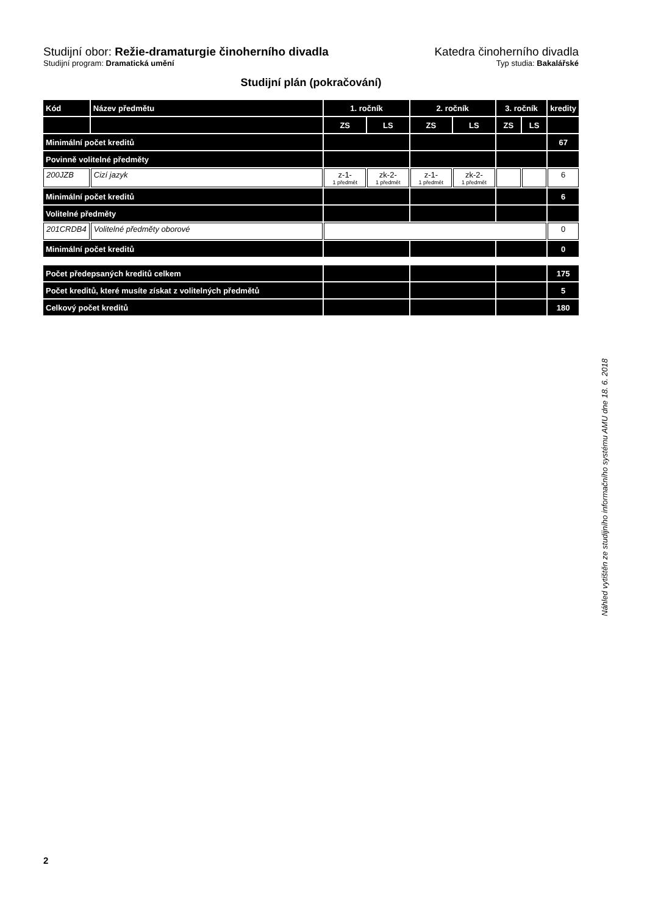Studijní obor: Režie-dramaturgie činoherního divadla
Katedra činoherního divadla
Studijní program: Dramatická umění
Typ studia: Bakalářské
Studijní plán (pokračování)
| Kód | Název předmětu | 1. ročník | | 2. ročník | | 3. ročník | | kredity |
| --- | --- | --- | --- | --- | --- | --- | --- | --- |
| | | ZS | LS | ZS | LS | ZS | LS | |
| Minimální počet kreditů | | | | | | | | 67 |
| Povinně volitelné předměty | | | | | | | | |
| 200JZB | Cizí jazyk | z-1- 1 předmět | zk-2- 1 předmět | z-1- 1 předmět | zk-2- 1 předmět | | | 6 |
| Minimální počet kreditů | | | | | | | | 6 |
| Volitelné předměty | | | | | | | | |
| 201CRDB4 | Volitelné předměty oborové | | | | | | | 0 |
| Minimální počet kreditů | | | | | | | | 0 |
| Počet předepsaných kreditů celkem | | | | | | | | 175 |
| Počet kreditů, které musíte získat z volitelných předmětů | | | | | | | | 5 |
| Celkový počet kreditů | | | | | | | | 180 |
Náhled vytištěn ze studijního informačního systému AMU dne 18. 6. 2018
2